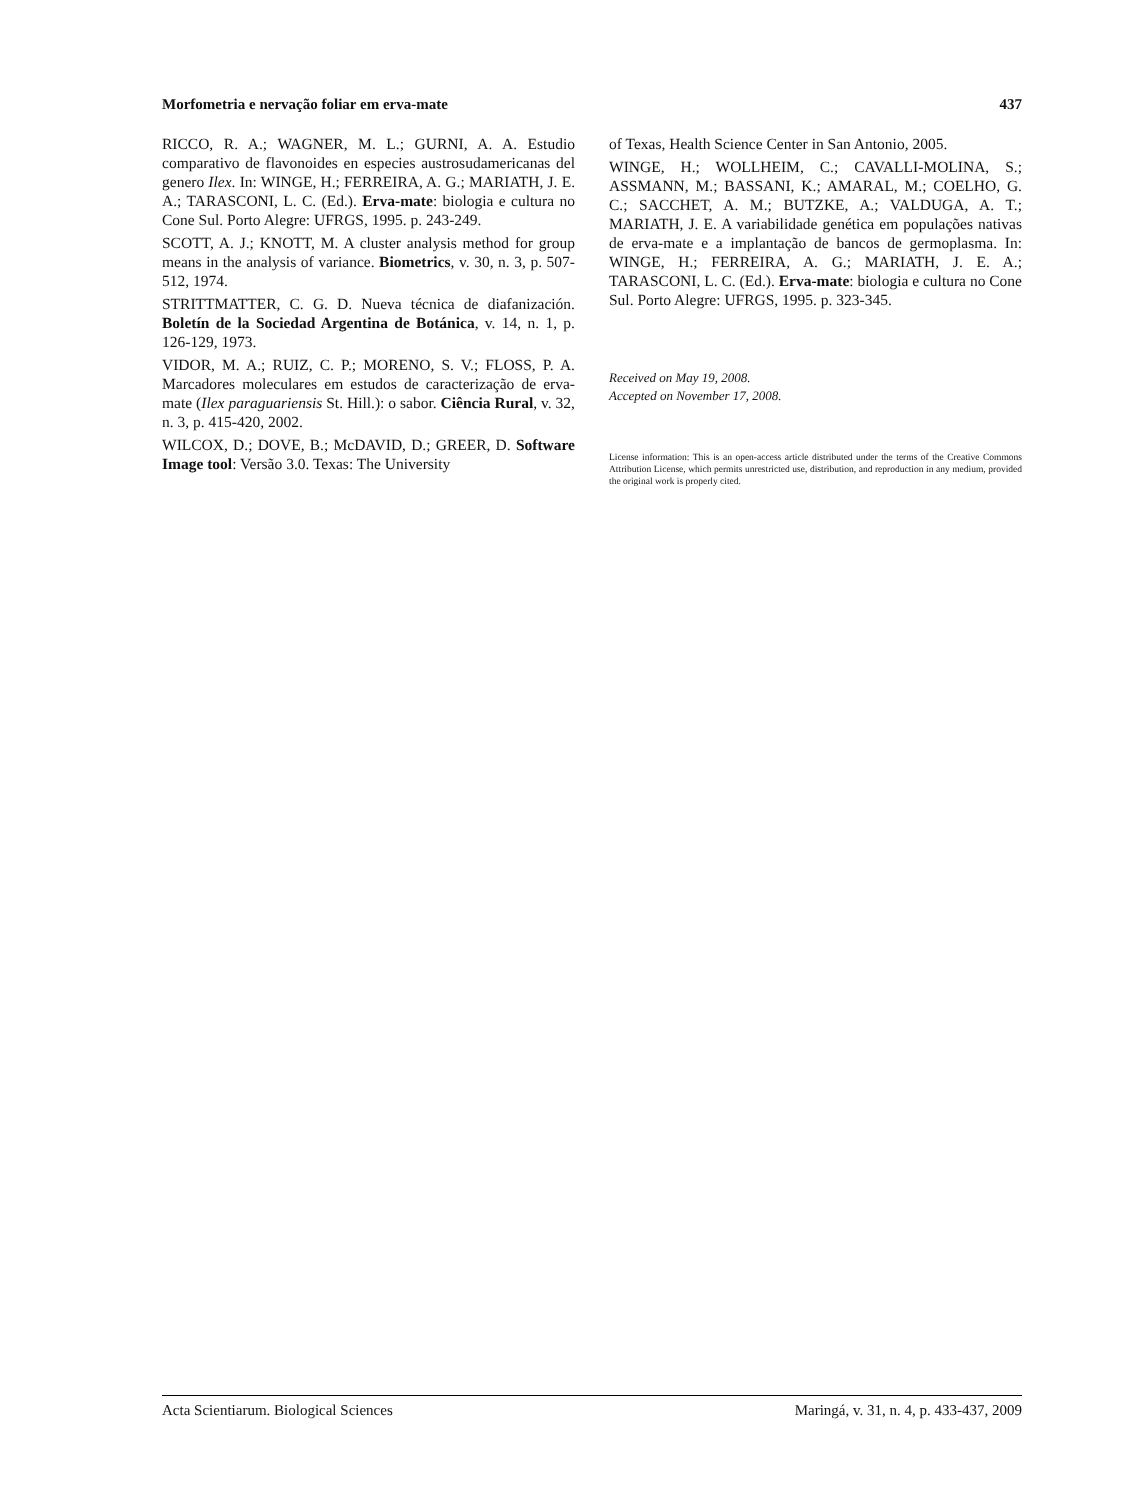Morfometria e nervação foliar em erva-mate 437
RICCO, R. A.; WAGNER, M. L.; GURNI, A. A. Estudio comparativo de flavonoides en especies austrosudamericanas del genero Ilex. In: WINGE, H.; FERREIRA, A. G.; MARIATH, J. E. A.; TARASCONI, L. C. (Ed.). Erva-mate: biologia e cultura no Cone Sul. Porto Alegre: UFRGS, 1995. p. 243-249.
SCOTT, A. J.; KNOTT, M. A cluster analysis method for group means in the analysis of variance. Biometrics, v. 30, n. 3, p. 507-512, 1974.
STRITTMATTER, C. G. D. Nueva técnica de diafanización. Boletín de la Sociedad Argentina de Botánica, v. 14, n. 1, p. 126-129, 1973.
VIDOR, M. A.; RUIZ, C. P.; MORENO, S. V.; FLOSS, P. A. Marcadores moleculares em estudos de caracterização de erva-mate (Ilex paraguariensis St. Hill.): o sabor. Ciência Rural, v. 32, n. 3, p. 415-420, 2002.
WILCOX, D.; DOVE, B.; McDAVID, D.; GREER, D. Software Image tool: Versão 3.0. Texas: The University
of Texas, Health Science Center in San Antonio, 2005.
WINGE, H.; WOLLHEIM, C.; CAVALLI-MOLINA, S.; ASSMANN, M.; BASSANI, K.; AMARAL, M.; COELHO, G. C.; SACCHET, A. M.; BUTZKE, A.; VALDUGA, A. T.; MARIATH, J. E. A variabilidade genética em populações nativas de erva-mate e a implantação de bancos de germoplasma. In: WINGE, H.; FERREIRA, A. G.; MARIATH, J. E. A.; TARASCONI, L. C. (Ed.). Erva-mate: biologia e cultura no Cone Sul. Porto Alegre: UFRGS, 1995. p. 323-345.
Received on May 19, 2008.
Accepted on November 17, 2008.
License information: This is an open-access article distributed under the terms of the Creative Commons Attribution License, which permits unrestricted use, distribution, and reproduction in any medium, provided the original work is properly cited.
Acta Scientiarum. Biological Sciences Maringá, v. 31, n. 4, p. 433-437, 2009